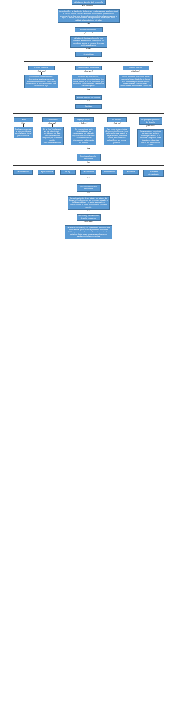Al hablar de derecho de la economía
Nos referimos a
La producción y la distribución de las leyes creadas para su regulación. Aquí el Estado lleva a cabo una actividad de orientación y control de la economía. Se enfoca en el desarrollo socioeconómico y las normas que lo rigen. El interés principal está en los reglamentos, en las leyes, en el arbitraje y las soluciones privadas
Las
Fuentes del derecho
¿Qué son?
Al hablar de fuentes del derecho nos referimos a todo lo que contribuye o ha contribuido a crear el conjunto de reglas jurídicas aplicables
Estas
Se clasifican
En
Fuentes históricas
¿Qué son?
Son todos los acontecimientos, documentos, vestigios que en su momento encerraron una norma o ley jurídica y que le sirve al legislador para crear nuevas leyes
Fuentes reales o materiales
¿Qué son?
Son todos aquellos hechos, acontecimientos, circunstancias de tipo social, político, cultural, económico que tiene como consecuencia la creación de una norma jurídica
Fuentes formales
¿Qué son?
Son los procesos de creación de las normas jurídicas. Cada fuente formal está constituida por diversas etapas que se suceden en cierto orden y deben realizar determinados supuestos
Las
Fuentes formales del derecho
Se
Clasifican
En
La ley
Esta
En el derecho común, ha sido considerada como la fuente formal por excelencia
La costumbre
¿Qué es?
Es un "uso" implantado en una colectividad y considerado por ésta como jurídicamente obligatorio; es el derecho nacido consuetudinariamente
La jurisprudencia
¿Qué es?
Es el conjunto de tesis sustentadas en las ejecutorias de los tribunales, representando en esta forma un medio técnico de interpretación y elaboración del derecho
La doctrina
¿Qué es?
Es el conjunto de estudios técnicos o científicos en torno del derecho, que a partir de las particulares, determina alcance, interpretación o aplicación de las normas jurídicas
Los principios generales del derecho
¿Qué son?
Son enunciados normativos que expresan un juicio deontológico acerca de la conducta a seguir en cierta situación o sobre otras normas del ordenamiento jurídico
Las
Fuentes del derecho económico
Son
La constitución La jurisprudencia
La ley La costumbre El decreto ley La doctrina Los tratados internacionales
La
Aplicación del derecho económico
Esta
Se realiza a través de un sujeto y los sujetos del Derecho Económico son las personas naturales y jurídicas, públicas y privadas que realicen actividades en el orden económico en su diario convivir
La
Ubicación y naturaleza del derecho económico
Pues bien
La división de Ulpiano y las coyunturales opiniones nos llevan afirmar que la materia pertenece al Derecho Público, reposando dentro de él relaciones privadas optativas fronterizas a otras ramas del derecho peculiarmente las mercantiles